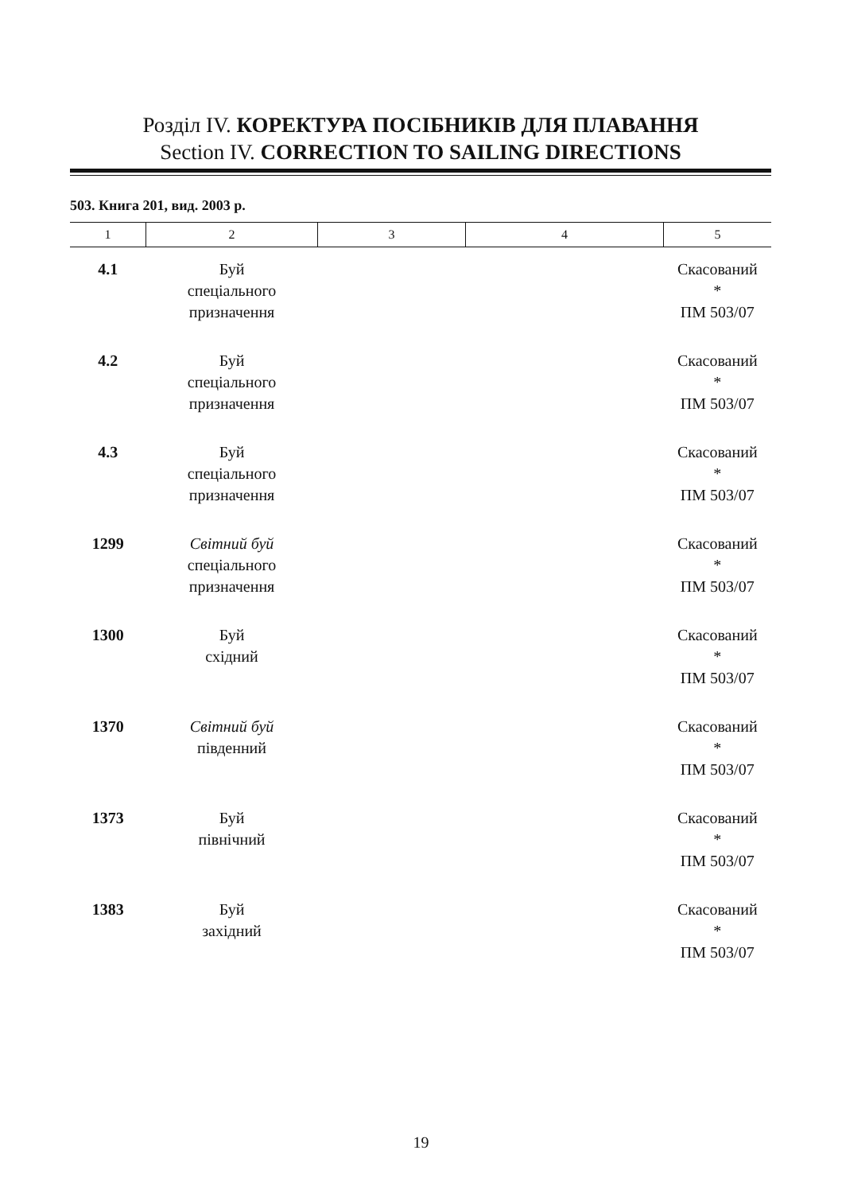Розділ IV. КОРЕКТУРА ПОСІБНИКІВ ДЛЯ ПЛАВАННЯ
Section IV. CORRECTION TO SAILING DIRECTIONS
503. Книга 201, вид. 2003 р.
| 1 | 2 | 3 | 4 | 5 |
| --- | --- | --- | --- | --- |
| 4.1 | Буй спеціального призначення | | | Скасований * ПМ 503/07 |
| 4.2 | Буй спеціального призначення | | | Скасований * ПМ 503/07 |
| 4.3 | Буй спеціального призначення | | | Скасований * ПМ 503/07 |
| 1299 | Світний буй спеціального призначення | | | Скасований * ПМ 503/07 |
| 1300 | Буй східний | | | Скасований * ПМ 503/07 |
| 1370 | Світний буй південний | | | Скасований * ПМ 503/07 |
| 1373 | Буй північний | | | Скасований * ПМ 503/07 |
| 1383 | Буй західний | | | Скасований * ПМ 503/07 |
19